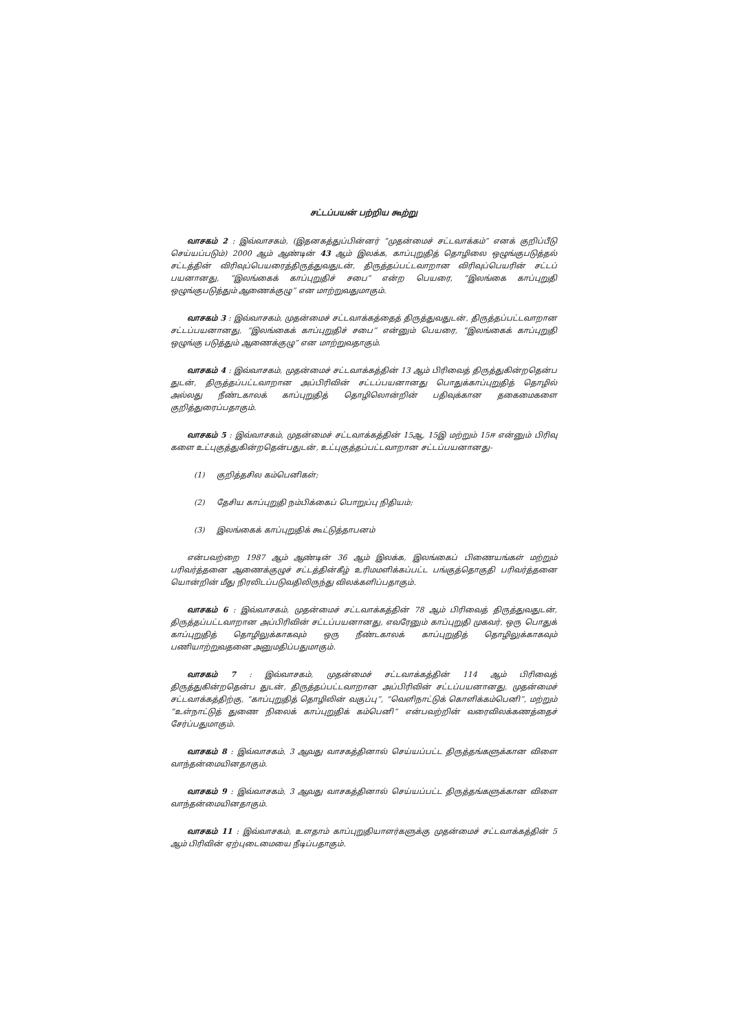சட்டப்பயன் பற்றிய கூற்று
வாசகம் 2 : இவ்வாசகம், (இதனகத்துப்பின்னர் “முதன்மைச் சட்டவாக்கம்” எனக் குறிப்பீடு செய்யப்படும்) 2000 ஆம் ஆண்டின் 43 ஆம் இலக்க, காப்புறுதித் தொழிலை ஒழுங்குபடுத்தல் சட்டத்தின் விரிவுப்பெயரைத்திருத்துவதுடன், திருத்தப்பட்டவாறான விரிவுப்பெயரின் சட்டப் பயனானது, “இலங்கைக் காப்புறுதிச் சபை” என்ற பெயரை, “இலங்கை காப்புறுதி ஒழுங்குபடுத்தும் ஆணைக்குழு” என மாற்றுவதுமாகும்.
வாசகம் 3 : இவ்வாசகம், முதன்மைச் சட்டவாக்கத்தைத் திருத்துவதுடன், திருத்தப்பட்டவாறான சட்டப்பயனானது, “இலங்கைக் காப்புறுதிச் சபை” என்னும் பெயரை, “இலங்கைக் காப்புறுதி ஒழுங்கு படுத்தும் ஆணைக்குழு” என மாற்றுவதாகும்.
வாசகம் 4 : இவ்வாசகம், முதன்மைச் சட்டவாக்கத்தின் 13 ஆம் பிரிவைத் திருத்துகின்றதென்ப துடன், திருத்தப்பட்டவாறான அப்பிரிவின் சட்டப்பயனானது பொதுக்காப்புறுதித் தொழில் அல்லது நீண்டகாலக் காப்புறுதித் தொழிலொன்றின் பதிவுக்கான தகைமைகளை குறித்துரைப்பதாகும்.
வாசகம் 5 : இவ்வாசகம், முதன்மைச் சட்டவாக்கத்தின் 15ஆ, 15இ மற்றும் 15ஈ என்னும் பிரிவு களை உட்புகுத்துகின்றதென்பதுடன், உட்புகுத்தப்பட்டவாறான சட்டப்பயனானது-
(1) குறித்தசில கம்பெனிகள்;
(2) தேசிய காப்புறுதி நம்பிக்கைப் பொறுப்பு நிதியம்;
(3) இலங்கைக் காப்புறுதிக் கூட்டுத்தாபனம்
என்பவற்றை 1987 ஆம் ஆண்டின் 36 ஆம் இலக்க, இலங்கைப் பிணையங்கள் மற்றும் பரிவர்த்தனை ஆணைக்குழுச் சட்டத்தின்கீழ் உரிமமளிக்கப்பட்ட பங்குத்தொகுதி பரிவர்த்தனை யொன்றின் மீது நிரலிடப்படுவதிலிருந்து விலக்களிப்பதாகும்.
வாசகம் 6 : இவ்வாசகம், முதன்மைச் சட்டவாக்கத்தின் 78 ஆம் பிரிவைத் திருத்துவதுடன், திருத்தப்பட்டவாறான அப்பிரிவின் சட்டப்பயனானது, எவரேனும் காப்புறுதி முகவர், ஒரு பொதுக் காப்புறுதித் தொழிலுக்காகவும் ஒரு நீண்டகாலக் காப்புறுதித் தொழிலுக்காகவும் பணியாற்றுவதனை அனுமதிப்பதுமாகும்.
வாசகம் 7 : இவ்வாசகம், முதன்மைச் சட்டவாக்கத்தின் 114 ஆம் பிரிவைத் திருத்துகின்றதென்ப துடன், திருத்தப்பட்டவாறான அப்பிரிவின் சட்டப்பயனானது, முதன்மைச் சட்டவாக்கத்திற்கு, “காப்புறுதித் தொழிலின் வகுப்பு”, “வெளிநாட்டுக் கொளிக்கம்பெனி”, மற்றும் “உள்நாட்டுத் துணை நிலைக் காப்புறுதிக் கம்பெனி” என்பவற்றின் வரைவிலக்கணத்தைச் சேர்ப்பதுமாகும்.
வாசகம் 8 : இவ்வாசகம், 3 ஆவது வாசகத்தினால் செய்யப்பட்ட திருத்தங்களுக்கான விளை வாந்தன்மையினதாகும்.
வாசகம் 9 : இவ்வாசகம், 3 ஆவது வாசகத்தினால் செய்யப்பட்ட திருத்தங்களுக்கான விளை வாந்தன்மையினதாகும்.
வாசகம் 11 : இவ்வாசகம், உளதாம் காப்புறுதியாளர்களுக்கு முதன்மைச் சட்டவாக்கத்தின் 5 ஆம் பிரிவின் ஏற்புடைமையை நீடிப்பதாகும்.